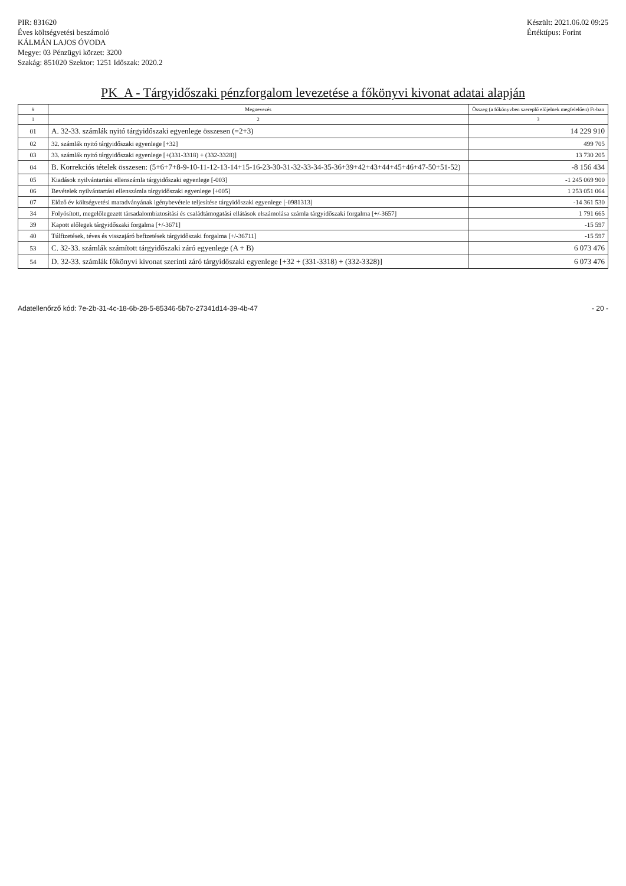PIR: 831620
Éves költségvetési beszámoló
KÁLMÁN LAJOS ÓVODA
Megye: 03 Pénzügyi körzet: 3200
Szakág: 851020 Szektor: 1251 Időszak: 2020.2
Készült: 2021.06.02 09:25
Értéktípus: Forint
PK_A - Tárgyidőszaki pénzforgalom levezetése a főkönyvi kivonat adatai alapján
| # | Megnevezés | Összeg (a főkönyvben szereplő előjelnek megfelelően) Ft-ban |
| --- | --- | --- |
| 1 | 2 | 3 |
| 01 | A. 32-33. számlák nyitó tárgyidőszaki egyenlege összesen (=2+3) | 14 229 910 |
| 02 | 32. számlák nyitó tárgyidőszaki egyenlege [+32] | 499 705 |
| 03 | 33. számlák nyitó tárgyidőszaki egyenlege [+(331-3318) + (332-3328)] | 13 730 205 |
| 04 | B. Korrekciós tételek összesen: (5+6+7+8-9-10-11-12-13-14+15-16-23-30-31-32-33-34-35-36+39+42+43+44+45+46+47-50+51-52) | -8 156 434 |
| 05 | Kiadások nyilvántartási ellenszámla tárgyidőszaki egyenlege [-003] | -1 245 069 900 |
| 06 | Bevételek nyilvántartási ellenszámla tárgyidőszaki egyenlege [+005] | 1 253 051 064 |
| 07 | Előző év költségvetési maradványának igénybevétele teljesítése tárgyidőszaki egyenlege [-0981313] | -14 361 530 |
| 34 | Folyósított, megelőlegezett társadalombiztosítási és családtámogatási ellátások elszámolása számla tárgyidőszaki forgalma [+/-3657] | 1 791 665 |
| 39 | Kapott előlegek tárgyidőszaki forgalma [+/-3671] | -15 597 |
| 40 | Túlfizetések, téves és visszajáró befizetések tárgyidőszaki forgalma [+/-36711] | -15 597 |
| 53 | C. 32-33. számlák számított tárgyidőszaki záró egyenlege (A + B) | 6 073 476 |
| 54 | D. 32-33. számlák főkönyvi kivonat szerinti záró tárgyidőszaki egyenlege [+32 + (331-3318) + (332-3328)] | 6 073 476 |
Adatellenőrző kód: 7e-2b-31-4c-18-6b-28-5-85346-5b7c-27341d14-39-4b-47 - 20 -